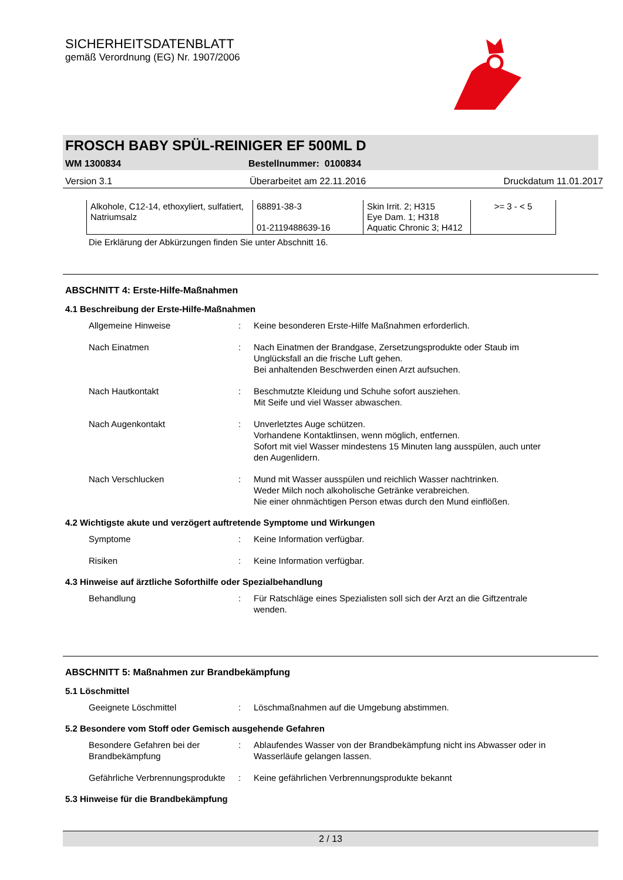SICHERHEITSDATENBLATT
gemäß Verordnung (EG) Nr. 1907/2006
FROSCH BABY SPÜL-REINIGER EF 500ML D
WM 1300834 Bestellnummer: 0100834
Version 3.1 Überarbeitet am 22.11.2016 Druckdatum 11.01.2017
| Alkohole, C12-14, ethoxyliert, sulfatiert, Natriumsalz | 68891-38-3 01-2119488639-16 | Skin Irrit. 2; H315 Eye Dam. 1; H318 Aquatic Chronic 3; H412 | >= 3 - < 5 |
Die Erklärung der Abkürzungen finden Sie unter Abschnitt 16.
ABSCHNITT 4: Erste-Hilfe-Maßnahmen
4.1 Beschreibung der Erste-Hilfe-Maßnahmen
Allgemeine Hinweise : Keine besonderen Erste-Hilfe Maßnahmen erforderlich.
Nach Einatmen : Nach Einatmen der Brandgase, Zersetzungsprodukte oder Staub im Unglücksfall an die frische Luft gehen.
Bei anhaltenden Beschwerden einen Arzt aufsuchen.
Nach Hautkontakt : Beschmutzte Kleidung und Schuhe sofort ausziehen.
Mit Seife und viel Wasser abwaschen.
Nach Augenkontakt : Unverletztes Auge schützen.
Vorhandene Kontaktlinsen, wenn möglich, entfernen.
Sofort mit viel Wasser mindestens 15 Minuten lang ausspülen, auch unter den Augenlidern.
Nach Verschlucken : Mund mit Wasser ausspülen und reichlich Wasser nachtrinken.
Weder Milch noch alkoholische Getränke verabreichen.
Nie einer ohnmächtigen Person etwas durch den Mund einflößen.
4.2 Wichtigste akute und verzögert auftretende Symptome und Wirkungen
Symptome : Keine Information verfügbar.
Risiken : Keine Information verfügbar.
4.3 Hinweise auf ärztliche Soforthilfe oder Spezialbehandlung
Behandlung : Für Ratschläge eines Spezialisten soll sich der Arzt an die Giftzentrale wenden.
ABSCHNITT 5: Maßnahmen zur Brandbekämpfung
5.1 Löschmittel
Geeignete Löschmittel : Löschmaßnahmen auf die Umgebung abstimmen.
5.2 Besondere vom Stoff oder Gemisch ausgehende Gefahren
Besondere Gefahren bei der Brandbekämpfung
: Ablaufendes Wasser von der Brandbekämpfung nicht ins Abwasser oder in Wasserläufe gelangen lassen.
Gefährliche Verbrennungsprodukte
: Keine gefährlichen Verbrennungsprodukte bekannt
5.3 Hinweise für die Brandbekämpfung
2 / 13